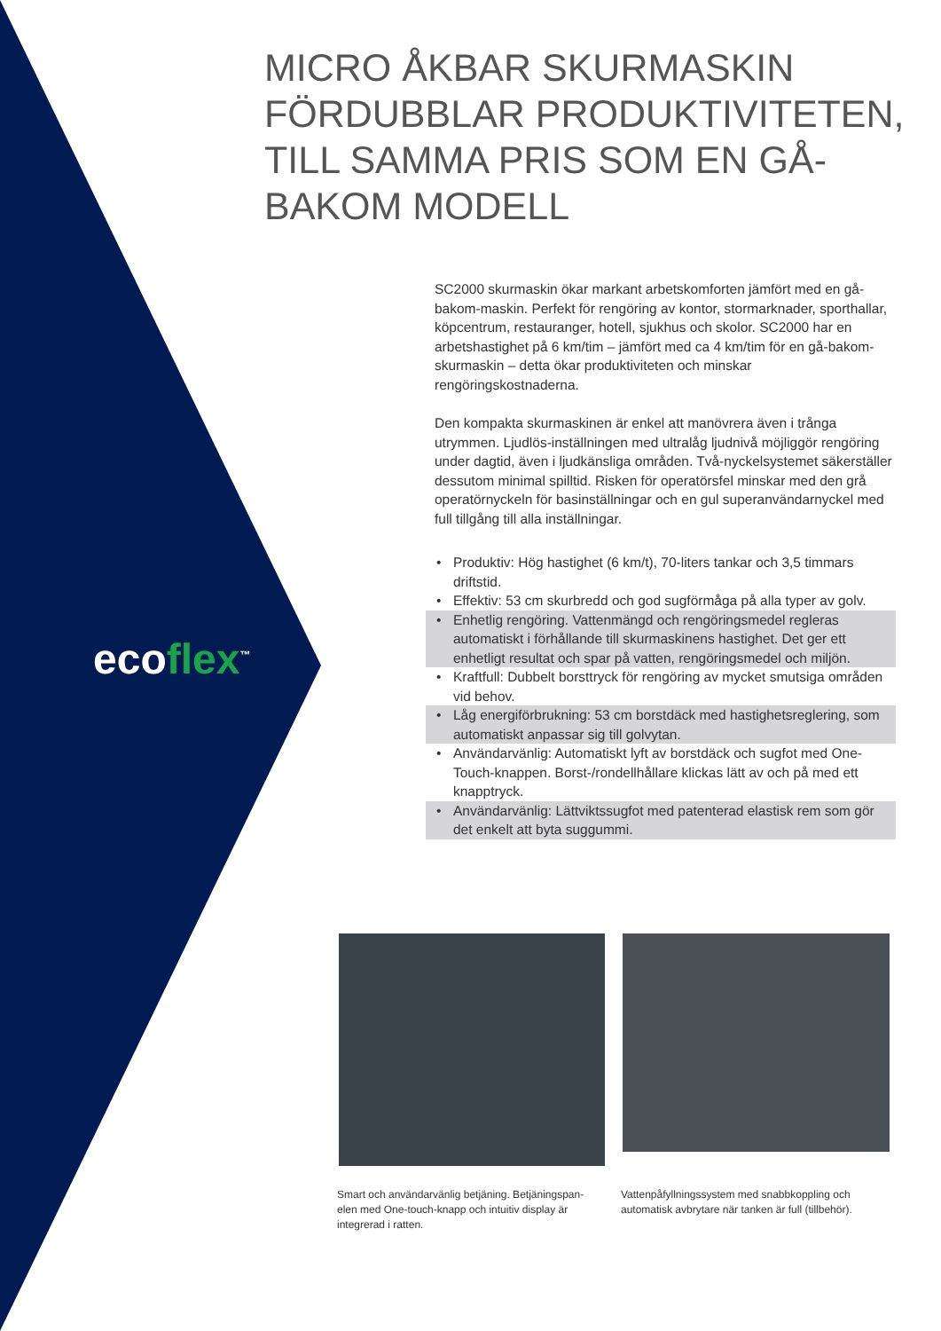ecoflex<sup>™</sup>
MICRO ÅKBAR SKURMASKIN FÖRDUBBLAR PRODUKTIVITETEN, TILL SAMMA PRIS SOM EN GÅ-BAKOM MODELL
SC2000 skurmaskin ökar markant arbetskomforten jämfört med en gå-bakom-maskin. Perfekt för rengöring av kontor, stormarknader, sporthallar, köpcentrum, restauranger, hotell, sjukhus och skolor. SC2000 har en arbetshastighet på 6 km/tim – jämfört med ca 4 km/tim för en gå-bakom-skurmaskin – detta ökar produktiviteten och minskar rengöringskostnaderna.
Den kompakta skurmaskinen är enkel att manövrera även i trånga utrymmen. Ljudlös-inställningen med ultralåg ljudnivå möjliggör rengöring under dagtid, även i ljudkänsliga områden. Två-nyckelsystemet säkerställer dessutom minimal spilltid. Risken för operatörsfel minskar med den grå operatörnyckeln för basinställningar och en gul superanvändarnyckel med full tillgång till alla inställningar.
• Produktiv: Hög hastighet (6 km/t), 70-liters tankar och 3,5 timmars driftstid.
• Effektiv: 53 cm skurbredd och god sugförmåga på alla typer av golv.
• Enhetlig rengöring. Vattenmängd och rengöringsmedel regleras automatiskt i förhållande till skurmaskinens hastighet. Det ger ett enhetligt resultat och spar på vatten, rengöringsmedel och miljön.
• Kraftfull: Dubbelt borsttryck för rengöring av mycket smutsiga områden vid behov.
• Låg energiförbrukning: 53 cm borstdäck med hastighetsreglering, som automatiskt anpassar sig till golvytan.
• Användarvänlig: Automatiskt lyft av borstdäck och sugfot med One-Touch-knappen. Borst-/rondellhållare klickas lätt av och på med ett knapptryck.
• Användarvänlig: Lättviktssugfot med patenterad elastisk rem som gör det enkelt att byta suggummi.
Smart och användarvänlig betjäning. Betjäningspan-elen med One-touch-knapp och intuitiv display är integrerad i ratten.
Vattenpåfyllningssystem med snabbkoppling och automatisk avbrytare när tanken är full (tillbehör).